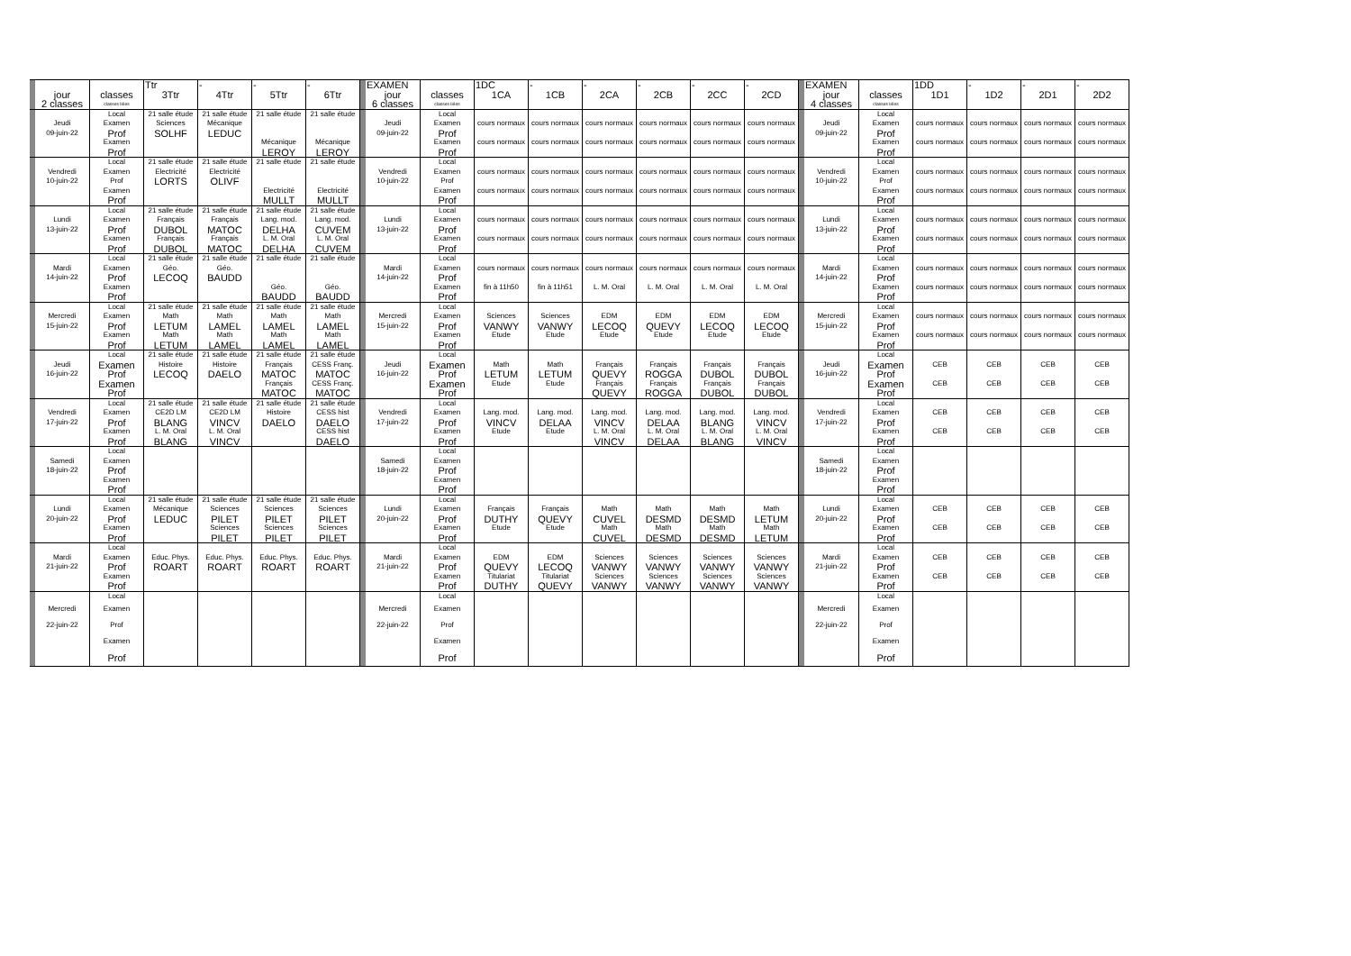| | | | Ttr | - | - | - | | EXAMEN | | 1DC | - | - | - | - | - | | EXAMEN | | 1DD | - | - | - |
| | jour | classes | 3Ttr | 4Ttr | 5Ttr | 6Ttr | | jour | classes | 1CA | 1CB | 2CA | 2CB | 2CC | 2CD | | jour | classes | 1D1 | 1D2 | 2D1 | 2D2 |
| | 2 classes | classes liées | | | | | | 6 classes | classes liées | | | | | | | | 4 classes | classes liées | | | | |
| | | Local | 21 salle étude | 21 salle étude | 21 salle étude | 21 salle étude | | | Local | | | | | | | | | Local | | | | |
| | Jeudi | Examen | Sciences | Mécanique | | | | Jeudi | Examen | cours normaux | cours normaux | cours normaux | cours normaux | cours normaux | cours normaux | | Jeudi | Examen | cours normaux | cours normaux | cours normaux | cours normaux |
| | 09-juin-22 | Prof | SOLHF | LEDUC | | | | 09-juin-22 | Prof | | | | | | | | 09-juin-22 | Prof | | | | |
| | | Examen | | | Mécanique | Mécanique | | | Examen | cours normaux | cours normaux | cours normaux | cours normaux | cours normaux | cours normaux | | | Examen | cours normaux | cours normaux | cours normaux | cours normaux |
| | | Prof | | | LEROY | LEROY | | | Prof | | | | | | | | | Prof | | | | |
| | | Local | 21 salle étude | 21 salle étude | 21 salle étude | 21 salle étude | | | Local | | | | | | | | | Local | | | | |
| | Vendredi | Examen | Electricité | Electricité | | | | Vendredi | Examen | cours normaux | cours normaux | cours normaux | cours normaux | cours normaux | cours normaux | | Vendredi | Examen | cours normaux | cours normaux | cours normaux | cours normaux |
| | 10-juin-22 | Prof | LORTS | OLIVF | | | | 10-juin-22 | Prof | | | | | | | | 10-juin-22 | Prof | | | | |
| | | Examen | | | Electricité | Electricité | | | Examen | cours normaux | cours normaux | cours normaux | cours normaux | cours normaux | cours normaux | | | Examen | cours normaux | cours normaux | cours normaux | cours normaux |
| | | Prof | | | MULLT | MULLT | | | Prof | | | | | | | | | Prof | | | | |
| | | Local | 21 salle étude | 21 salle étude | 21 salle étude | 21 salle étude | | | Local | | | | | | | | | Local | | | | |
| | Lundi | Examen | Français | Français | Lang. mod. | Lang. mod. | | Lundi | Examen | cours normaux | cours normaux | cours normaux | cours normaux | cours normaux | cours normaux | | Lundi | Examen | cours normaux | cours normaux | cours normaux | cours normaux |
| | 13-juin-22 | Prof | DUBOL | MATOC | DELHA | CUVEM | | 13-juin-22 | Prof | | | | | | | | 13-juin-22 | Prof | | | | |
| | | Examen | Français | Français | L. M. Oral | L. M. Oral | | | Examen | cours normaux | cours normaux | cours normaux | cours normaux | cours normaux | cours normaux | | | Examen | cours normaux | cours normaux | cours normaux | cours normaux |
| | | Prof | DUBOL | MATOC | DELHA | CUVEM | | | Prof | | | | | | | | | Prof | | | | |
| | | Local | 21 salle étude | 21 salle étude | 21 salle étude | 21 salle étude | | | Local | | | | | | | | | Local | | | | |
| | Mardi | Examen | Géo. | Géo. | | | | Mardi | Examen | cours normaux | cours normaux | cours normaux | cours normaux | cours normaux | cours normaux | | Mardi | Examen | cours normaux | cours normaux | cours normaux | cours normaux |
| | 14-juin-22 | Prof | LECOQ | BAUDD | | | | 14-juin-22 | Prof | | | | | | | | 14-juin-22 | Prof | | | | |
| | | Examen | | | Géo. | Géo. | | | Examen | fin à 11h50 | fin à 11h51 | L. M. Oral | L. M. Oral | L. M. Oral | L. M. Oral | | | Examen | cours normaux | cours normaux | cours normaux | cours normaux |
| | | Prof | | | BAUDD | BAUDD | | | Prof | | | | | | | | | Prof | | | | |
| | | Local | 21 salle étude | 21 salle étude | 21 salle étude | 21 salle étude | | | Local | | | | | | | | | Local | | | | |
| | Mercredi | Examen | Math | Math | Math | Math | | Mercredi | Examen | Sciences | Sciences | EDM | EDM | EDM | EDM | | Mercredi | Examen | cours normaux | cours normaux | cours normaux | cours normaux |
| | 15-juin-22 | Prof | LETUM | LAMEL | LAMEL | LAMEL | | 15-juin-22 | Prof | VANWY | VANWY | LECOQ | QUEVY | LECOQ | LECOQ | | 15-juin-22 | Prof | | | | |
| | | Examen | Math | Math | Math | Math | | | Examen | Etude | Etude | Etude | Etude | Etude | Etude | | | Examen | cours normaux | cours normaux | cours normaux | cours normaux |
| | | Prof | LETUM | LAMEL | LAMEL | LAMEL | | | Prof | | | | | | | | | Prof | | | | |
| | | Local | 21 salle étude | 21 salle étude | 21 salle étude | 21 salle étude | | | Local | | | | | | | | | Local | | | | |
| | Jeudi | Examen | Histoire | Histoire | Français | CESS Franç. | | Jeudi | Examen | Math | Math | Français | Français | Français | Français | | Jeudi | Examen | CEB | CEB | CEB | CEB |
| | 16-juin-22 | Prof | LECOQ | DAELO | MATOC | MATOC | | 16-juin-22 | Prof | LETUM | LETUM | QUEVY | ROGGA | DUBOL | DUBOL | | 16-juin-22 | Prof | | | | |
| | | Examen | | | Français | CESS Franç. | | | Examen | Etude | Etude | Français | Français | Français | Français | | | Examen | CEB | CEB | CEB | CEB |
| | | Prof | | | MATOC | MATOC | | | Prof | | | QUEVY | ROGGA | DUBOL | DUBOL | | | Prof | | | | |
| | | Local | 21 salle étude | 21 salle étude | 21 salle étude | 21 salle étude | | | Local | | | | | | | | | Local | | | | |
| | Vendredi | Examen | CE2D LM | CE2D LM | Histoire | CESS hist | | Vendredi | Examen | Lang. mod. | Lang. mod. | Lang. mod. | Lang. mod. | Lang. mod. | Lang. mod. | | Vendredi | Examen | CEB | CEB | CEB | CEB |
| | 17-juin-22 | Prof | BLANG | VINCV | DAELO | DAELO | | 17-juin-22 | Prof | VINCV | DELAA | VINCV | DELAA | BLANG | VINCV | | 17-juin-22 | Prof | | | | |
| | | Examen | L. M. Oral | L. M. Oral | | CESS hist | | | Examen | Etude | Etude | L. M. Oral | L. M. Oral | L. M. Oral | L. M. Oral | | | Examen | CEB | CEB | CEB | CEB |
| | | Prof | BLANG | VINCV | | DAELO | | | Prof | | | VINCV | DELAA | BLANG | VINCV | | | Prof | | | | |
| | | Local | | | | | | | Local | | | | | | | | | Local | | | | |
| | Samedi | Examen | | | | | | Samedi | Examen | | | | | | | | Samedi | Examen | | | | |
| | 18-juin-22 | Prof | | | | | | 18-juin-22 | Prof | | | | | | | | 18-juin-22 | Prof | | | | |
| | | Examen | | | | | | | Examen | | | | | | | | | Examen | | | | |
| | | Prof | | | | | | | Prof | | | | | | | | | Prof | | | | |
| | | Local | 21 salle étude | 21 salle étude | 21 salle étude | 21 salle étude | | | Local | | | | | | | | | Local | | | | |
| | Lundi | Examen | Mécanique | Sciences | Sciences | Sciences | | Lundi | Examen | Français | Français | Math | Math | Math | Math | | Lundi | Examen | CEB | CEB | CEB | CEB |
| | 20-juin-22 | Prof | LEDUC | PILET | PILET | PILET | | 20-juin-22 | Prof | DUTHY | QUEVY | CUVEL | DESMD | DESMD | LETUM | | 20-juin-22 | Prof | | | | |
| | | Examen | | Sciences | Sciences | Sciences | | | Examen | Etude | Etude | Math | Math | Math | Math | | | Examen | CEB | CEB | CEB | CEB |
| | | Prof | | PILET | PILET | PILET | | | Prof | | | CUVEL | DESMD | DESMD | LETUM | | | Prof | | | | |
| | | Local | | | | | | | Local | | | | | | | | | Local | | | | |
| | Mardi | Examen | Educ. Phys. | Educ. Phys. | Educ. Phys. | Educ. Phys. | | Mardi | Examen | EDM | EDM | Sciences | Sciences | Sciences | Sciences | | Mardi | Examen | CEB | CEB | CEB | CEB |
| | 21-juin-22 | Prof | ROART | ROART | ROART | ROART | | 21-juin-22 | Prof | QUEVY | LECOQ | VANWY | VANWY | VANWY | VANWY | | 21-juin-22 | Prof | | | | |
| | | Examen | | | | | | | Examen | Titulariat | Titulariat | Sciences | Sciences | Sciences | Sciences | | | Examen | CEB | CEB | CEB | CEB |
| | | Prof | | | | | | | Prof | DUTHY | QUEVY | VANWY | VANWY | VANWY | VANWY | | | Prof | | | | |
| | | Local | | | | | | | Local | | | | | | | | | Local | | | | |
| | Mercredi | Examen | | | | | | Mercredi | Examen | | | | | | | | Mercredi | Examen | | | | |
| | 22-juin-22 | Prof | | | | | | 22-juin-22 | Prof | | | | | | | | 22-juin-22 | Prof | | | | |
| | | Examen | | | | | | | Examen | | | | | | | | | Examen | | | | |
| | | Prof | | | | | | | Prof | | | | | | | | | Prof | | | | |